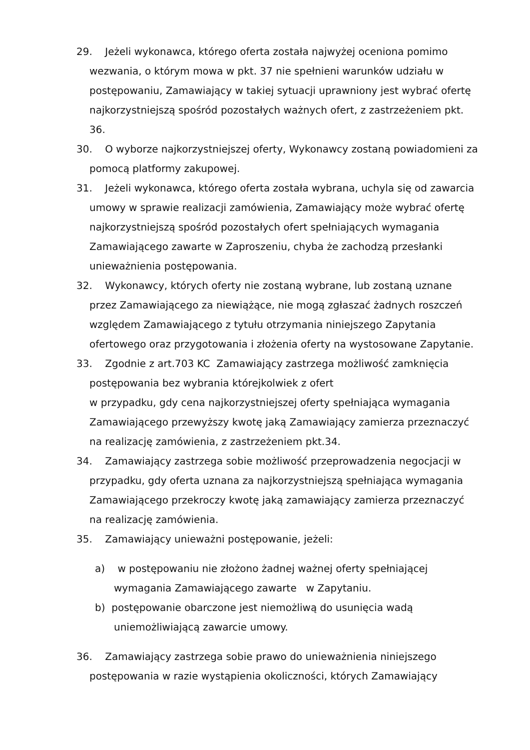29. Jeżeli wykonawca, którego oferta została najwyżej oceniona pomimo wezwania, o którym mowa w pkt. 37 nie spełnieni warunków udziału w postępowaniu, Zamawiający w takiej sytuacji uprawniony jest wybrać ofertę najkorzystniejszą spośród pozostałych ważnych ofert, z zastrzeżeniem pkt. 36.
30. O wyborze najkorzystniejszej oferty, Wykonawcy zostaną powiadomieni za pomocą platformy zakupowej.
31. Jeżeli wykonawca, którego oferta została wybrana, uchyla się od zawarcia umowy w sprawie realizacji zamówienia, Zamawiający może wybrać ofertę najkorzystniejszą spośród pozostałych ofert spełniających wymagania Zamawiającego zawarte w Zaproszeniu, chyba że zachodzą przesłanki unieważnienia postępowania.
32. Wykonawcy, których oferty nie zostaną wybrane, lub zostaną uznane przez Zamawiającego za niewiążące, nie mogą zgłaszać żadnych roszczeń względem Zamawiającego z tytułu otrzymania niniejszego Zapytania ofertowego oraz przygotowania i złożenia oferty na wystosowane Zapytanie.
33. Zgodnie z art.703 KC Zamawiający zastrzega możliwość zamknięcia postępowania bez wybrania którejkolwiek z ofert
w przypadku, gdy cena najkorzystniejszej oferty spełniająca wymagania Zamawiającego przewyższy kwotę jaką Zamawiający zamierza przeznaczyć na realizację zamówienia, z zastrzeżeniem pkt.34.
34. Zamawiający zastrzega sobie możliwość przeprowadzenia negocjacji w przypadku, gdy oferta uznana za najkorzystniejszą spełniająca wymagania Zamawiającego przekroczy kwotę jaką zamawiający zamierza przeznaczyć na realizację zamówienia.
35. Zamawiający unieważni postępowanie, jeżeli:
a) w postępowaniu nie złożono żadnej ważnej oferty spełniającej wymagania Zamawiającego zawarte w Zapytaniu.
b) postępowanie obarczone jest niemożliwą do usunięcia wadą uniemożliwiającą zawarcie umowy.
36. Zamawiający zastrzega sobie prawo do unieważnienia niniejszego postępowania w razie wystąpienia okoliczności, których Zamawiający